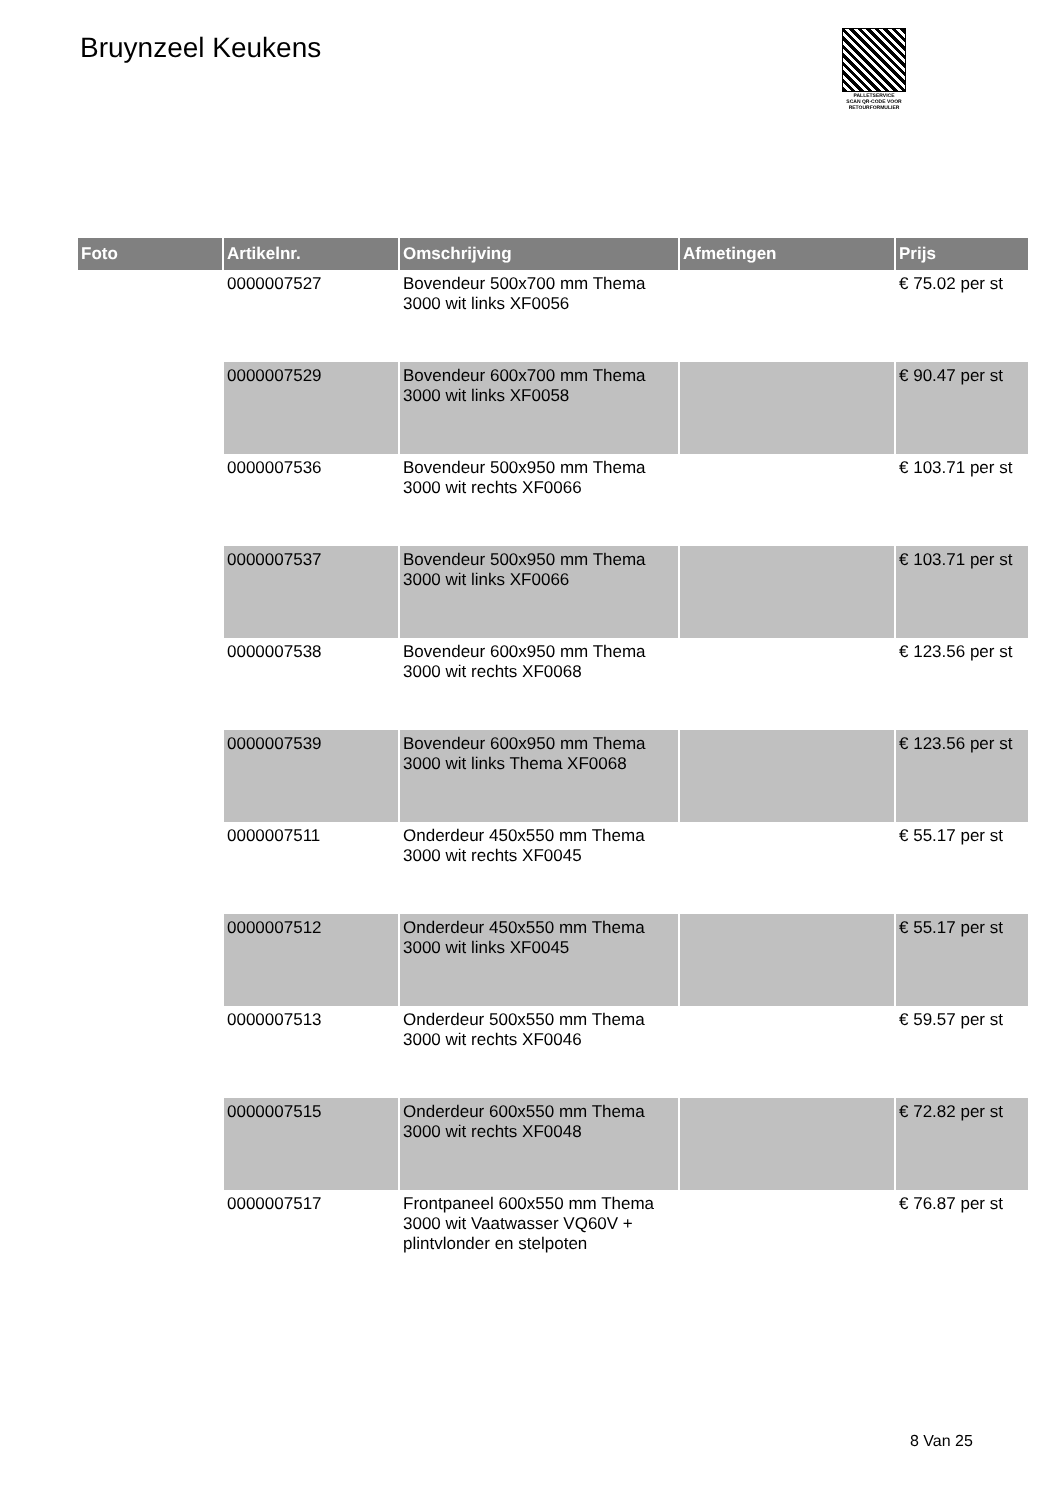Bruynzeel Keukens
PALLETSERVICE
SCAN QR-CODE VOOR RETOURFORMULIER
| Foto | Artikelnr. | Omschrijving | Afmetingen | Prijs |
| --- | --- | --- | --- | --- |
| | 0000007527 | Bovendeur 500x700 mm Thema 3000 wit links XF0056 | | € 75.02 per st |
| | 0000007529 | Bovendeur 600x700 mm Thema 3000 wit links XF0058 | | € 90.47 per st |
| | 0000007536 | Bovendeur 500x950 mm Thema 3000 wit rechts XF0066 | | € 103.71 per st |
| | 0000007537 | Bovendeur 500x950 mm Thema 3000 wit links XF0066 | | € 103.71 per st |
| | 0000007538 | Bovendeur 600x950 mm Thema 3000 wit rechts XF0068 | | € 123.56 per st |
| | 0000007539 | Bovendeur 600x950 mm Thema 3000 wit links Thema XF0068 | | € 123.56 per st |
| | 0000007511 | Onderdeur 450x550 mm Thema 3000 wit rechts XF0045 | | € 55.17 per st |
| | 0000007512 | Onderdeur 450x550 mm Thema 3000 wit links XF0045 | | € 55.17 per st |
| | 0000007513 | Onderdeur 500x550 mm Thema 3000 wit rechts XF0046 | | € 59.57 per st |
| | 0000007515 | Onderdeur 600x550 mm Thema 3000 wit rechts XF0048 | | € 72.82 per st |
| | 0000007517 | Frontpaneel 600x550 mm Thema 3000 wit Vaatwasser VQ60V + plintvlonder en stelpoten | | € 76.87 per st |
8 Van 25